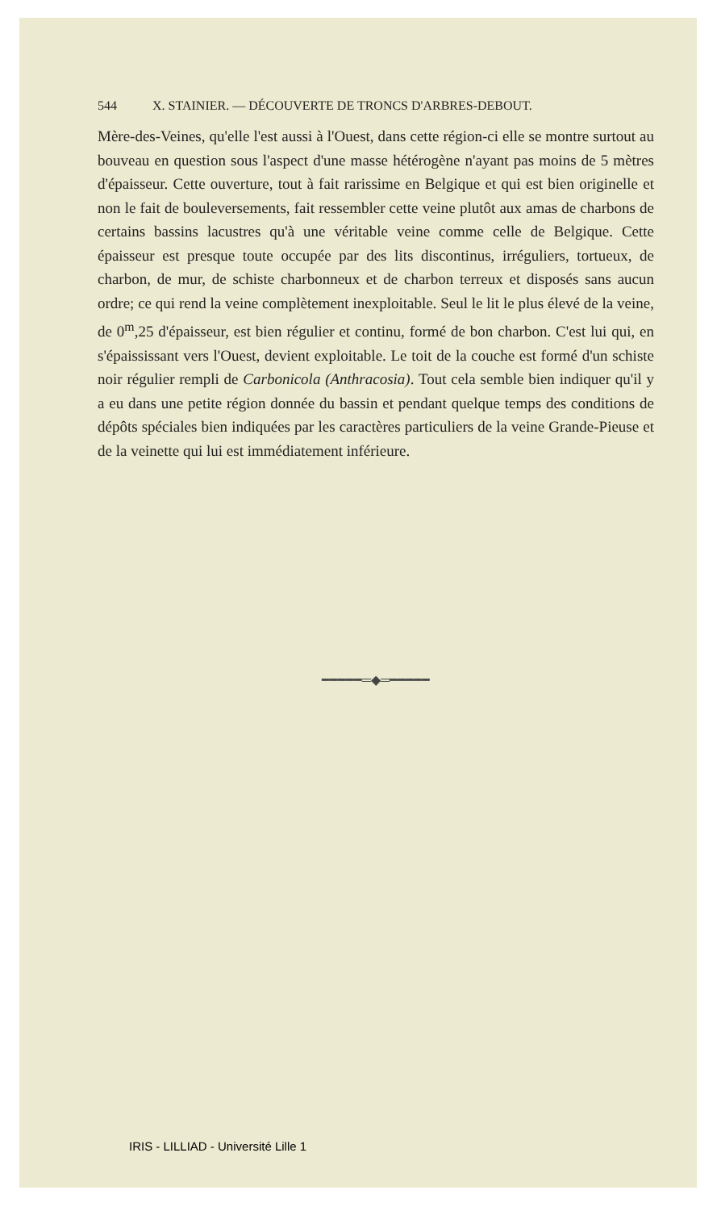544 X. STAINIER. — DÉCOUVERTE DE TRONCS D'ARBRES-DEBOUT.
Mère-des-Veines, qu'elle l'est aussi à l'Ouest, dans cette région-ci elle se montre surtout au bouveau en question sous l'aspect d'une masse hétérogène n'ayant pas moins de 5 mètres d'épaisseur. Cette ouverture, tout à fait rarissime en Belgique et qui est bien originelle et non le fait de bouleversements, fait ressembler cette veine plutôt aux amas de charbons de certains bassins lacustres qu'à une véritable veine comme celle de Belgique. Cette épaisseur est presque toute occupée par des lits discontinus, irréguliers, tortueux, de charbon, de mur, de schiste charbonneux et de charbon terreux et disposés sans aucun ordre; ce qui rend la veine complètement inexploitable. Seul le lit le plus élevé de la veine, de 0<sup>m</sup>,25 d'épaisseur, est bien régulier et continu, formé de bon charbon. C'est lui qui, en s'épaississant vers l'Ouest, devient exploitable. Le toit de la couche est formé d'un schiste noir régulier rempli de Carbonicola (Anthracosia). Tout cela semble bien indiquer qu'il y a eu dans une petite région donnée du bassin et pendant quelque temps des conditions de dépôts spéciales bien indiquées par les caractères particuliers de la veine Grande-Pieuse et de la veinette qui lui est immédiatement inférieure.
━━━━━═◆═━━━━━
IRIS - LILLIAD - Université Lille 1